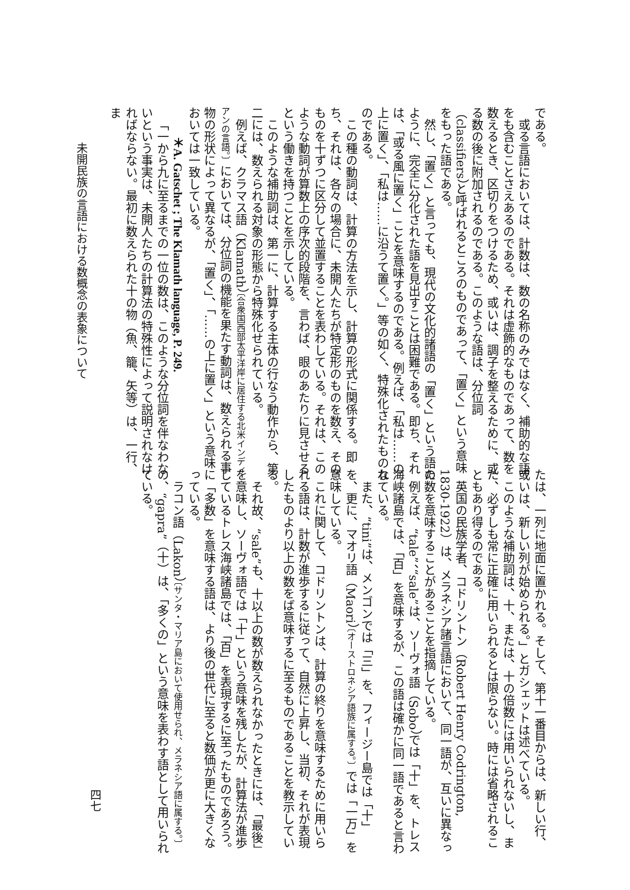である。
或る言語においては、計数は、数の名称のみではなく、補助的な語をも含むことさえあるのである。それは虚飾的なものであって、数を数えるとき、区切りをつけるため、或いは、調子を整えるために、或る数の後に附加されるのである。このような語は、分位詞（classifiers）と呼ばれるところのものであって、「置く」という意味をもった語である。
然し、「置く」と言っても、現代の文化的諸語の「置く」という語のように、完全に分化された語を見出すことは困難である。即ち、それは、「或る風に置く」ことを意味するのである。例えば、「私は……の上に置く」、「私は……に沿うて置く。」等の如く、特殊化されたものなのである。
この種の動詞は、計算の方法を示し、計算の形式に関係する。即ち、それは、各々の場合に、未開人たちが特定形のものを数え、そのものを十ずつに区分して並置することを表わしている。それは、このような動詞が算数上の序次的段階を、言わば、眼のあたりに見させるという働きを持つことを示している。
このような補助詞は、第一に、計算する主体の行なう動作から、第二には、数えられる対象の形態から特殊化せられている。
例えば、クラマス語（Klamath）〔合衆国西部太平洋岸に居住する北米インディアンの言語。〕においては、分位詞の機能を果たす動詞は、数えられる事物の形状によって異なるが、「置く」、「……の上に置く」という意味においては一致している。
＊A. Gatschet ; The Klamath language, P. 249.
「一から九に至るまでの一位の数は、このような分位詞を伴なわないという事実は、未開人たちの計算法の特殊性によって説明されなければならない。最初に数えられた十の物（魚、籠、矢等）は、一行、ま
未開民族の言語における数概念の表象について
たは、一列に地面に置かれる。そして、第十一番目からは、新しい行、或いは、新しい列が始められる。」とガシェットは述べている。
このような補助詞は、十、または、十の倍数には用いられないし、また、必ずしも常に正確に用いられるとは限らない。時には省略されることもあり得るのである。
英国の民族学者、コドリントン（Robert Henry Codrington, 1830-1922）は、メラネシア諸言語において、同一語が、互いに異なった数を意味することがあることを指摘している。
例えば、“tale”、“sale”は、ソーヴォ語（Sobo）では「十」を、トレス海峡諸島では、「百」を意味するが、この語は確かに同一語であると言われている。
また、“tini”は、メンゴンでは「三」を、フィージー島では「十」を、更に、マオリ語（Maori）〔オーストロネシア語族に属する。〕では「一万」を意味している。
これに関して、コドリントンは、計算の終りを意味するために用いられる語は、計数が進歩するに従って、自然に上昇し、当初、それが表現したものより以上の数をば意味するに至るものであることを教示している。
それ故、“sale”も、十以上の数が数えられなかったときには、「最後」を意味し、ソーヴォ語では「十」という意味を残したが、計算法が進歩しているトレス海峡諸島では、「百」を表現するに至ったものであろう。
「多数」を意味する語は、より後の世代に至ると数価が更に大きくなっている。
ラコン語（Lakon）〔サンタ・マリア島において使用せられ、メラネシア語に属する。〕の、“gapra”（十）は、「多くの」という意味を表わす語として用いられている。
四七